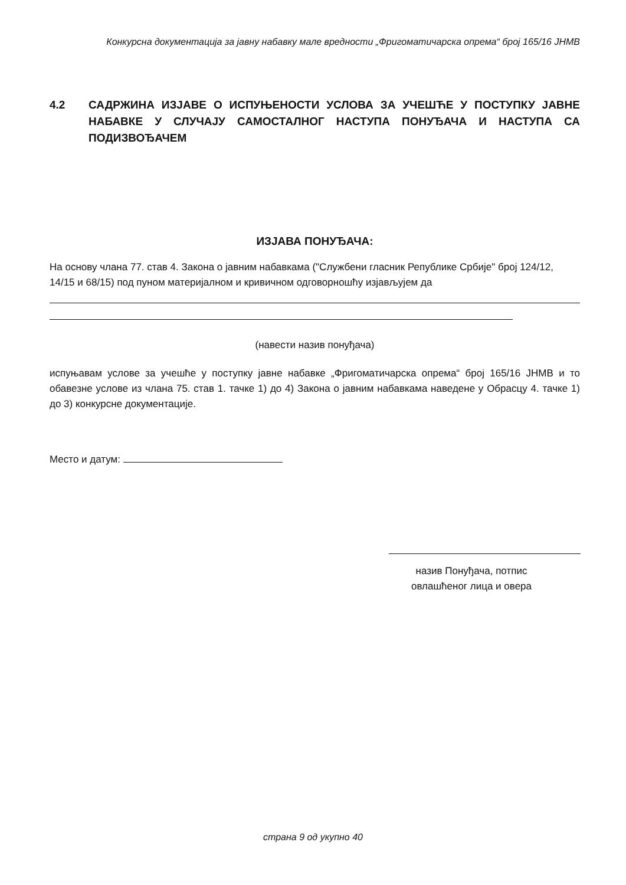Конкурсна документација за јавну набавку мале вредности „Фригоматичарска опрема“ број 165/16 ЈНМВ
4.2 САДРЖИНА ИЗЈАВЕ О ИСПУЊЕНОСТИ УСЛОВА ЗА УЧЕШЋЕ У ПОСТУПКУ ЈАВНЕ НАБАВКЕ У СЛУЧАЈУ САМОСТАЛНОГ НАСТУПА ПОНУЂАЧА И НАСТУПА СА ПОДИЗВОЂАЧЕМ
ИЗЈАВА ПОНУЂАЧА:
На основу члана 77. став 4. Закона о јавним набавкама ("Службени гласник Републике Србије" број 124/12, 14/15 и 68/15) под пуном материјалном и кривичном одговорношћу изјављујем да
(навести назив понуђача)
испуњавам услове за учешће у поступку јавне набавке „Фригоматичарска опрема“ број 165/16 ЈНМВ и то обавезне услове из члана 75. став 1. тачке 1) до 4) Закона о јавним набавкама наведене у Обрасцу 4. тачке 1) до 3) конкурсне документације.
Место и датум:
назив Понуђача, потпис овлашћеног лица и овера
страна 9 од укупно 40